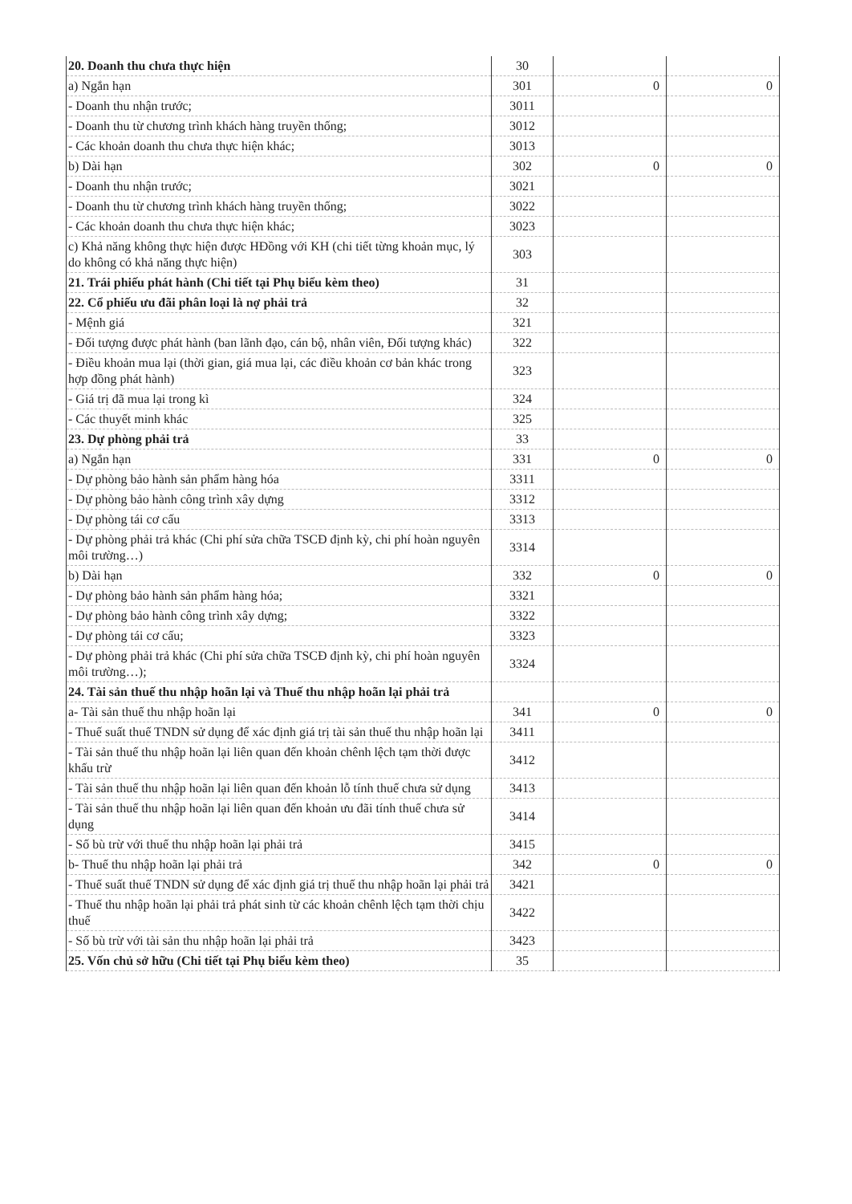| 20. Doanh thu chưa thực hiện | 30 | | |
| a) Ngắn hạn | 301 | 0 | 0 |
| - Doanh thu nhận trước; | 3011 | | |
| - Doanh thu từ chương trình khách hàng truyền thống; | 3012 | | |
| - Các khoản doanh thu chưa thực hiện khác; | 3013 | | |
| b) Dài hạn | 302 | 0 | 0 |
| - Doanh thu nhận trước; | 3021 | | |
| - Doanh thu từ chương trình khách hàng truyền thống; | 3022 | | |
| - Các khoản doanh thu chưa thực hiện khác; | 3023 | | |
| c) Khả năng không thực hiện được HĐồng với KH (chi tiết từng khoản mục, lý do không có khả năng thực hiện) | 303 | | |
| 21. Trái phiếu phát hành (Chi tiết tại Phụ biểu kèm theo) | 31 | | |
| 22. Cổ phiếu ưu đãi phân loại là nợ phải trả | 32 | | |
| - Mệnh giá | 321 | | |
| - Đối tượng được phát hành (ban lãnh đạo, cán bộ, nhân viên, Đối tượng khác) | 322 | | |
| - Điều khoản mua lại (thời gian, giá mua lại, các điều khoản cơ bản khác trong hợp đồng phát hành) | 323 | | |
| - Giá trị đã mua lại trong kì | 324 | | |
| - Các thuyết minh khác | 325 | | |
| 23. Dự phòng phải trả | 33 | | |
| a) Ngắn hạn | 331 | 0 | 0 |
| - Dự phòng bảo hành sản phẩm hàng hóa | 3311 | | |
| - Dự phòng bảo hành công trình xây dựng | 3312 | | |
| - Dự phòng tái cơ cấu | 3313 | | |
| - Dự phòng phải trả khác (Chi phí sửa chữa TSCĐ định kỳ, chi phí hoàn nguyên môi trường…) | 3314 | | |
| b) Dài hạn | 332 | 0 | 0 |
| - Dự phòng bảo hành sản phẩm hàng hóa; | 3321 | | |
| - Dự phòng bảo hành công trình xây dựng; | 3322 | | |
| - Dự phòng tái cơ cấu; | 3323 | | |
| - Dự phòng phải trả khác (Chi phí sửa chữa TSCĐ định kỳ, chi phí hoàn nguyên môi trường…); | 3324 | | |
| 24. Tài sản thuế thu nhập hoãn lại và Thuế thu nhập hoãn lại phải trả | | | |
| a- Tài sản thuế thu nhập hoãn lại | 341 | 0 | 0 |
| - Thuế suất thuế TNDN sử dụng để xác định giá trị tài sản thuế thu nhập hoãn lại | 3411 | | |
| - Tài sản thuế thu nhập hoãn lại liên quan đến khoản chênh lệch tạm thời được khấu trừ | 3412 | | |
| - Tài sản thuế thu nhập hoãn lại liên quan đến khoản lỗ tính thuế chưa sử dụng | 3413 | | |
| - Tài sản thuế thu nhập hoãn lại liên quan đến khoản ưu đãi tính thuế chưa sử dụng | 3414 | | |
| - Số bù trừ với thuế thu nhập hoãn lại phải trả | 3415 | | |
| b- Thuế thu nhập hoãn lại phải trả | 342 | 0 | 0 |
| - Thuế suất thuế TNDN sử dụng để xác định giá trị thuế thu nhập hoãn lại phải trả | 3421 | | |
| - Thuế thu nhập hoãn lại phải trả phát sinh từ các khoản chênh lệch tạm thời chịu thuế | 3422 | | |
| - Số bù trừ với tài sản thu nhập hoãn lại phải trả | 3423 | | |
| 25. Vốn chủ sở hữu (Chi tiết tại Phụ biểu kèm theo) | 35 | | |